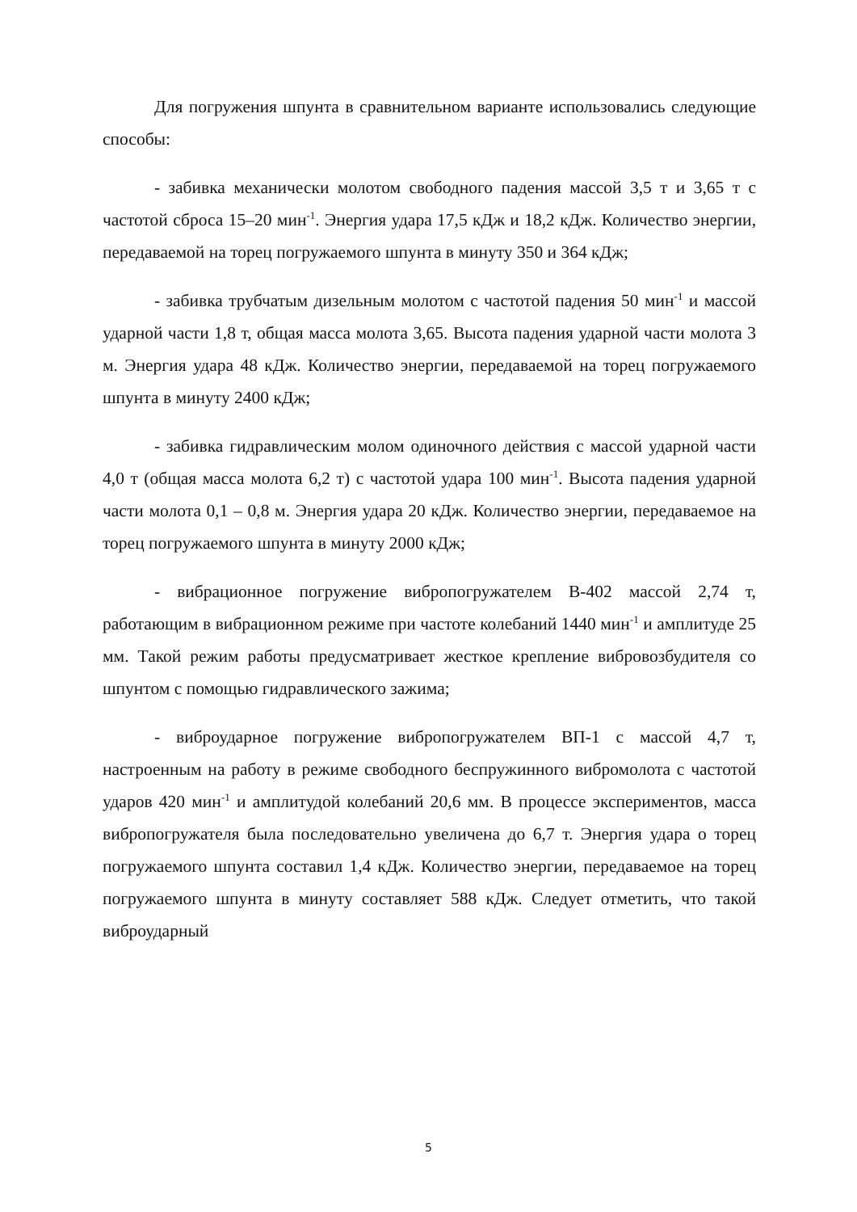Для погружения шпунта в сравнительном варианте использовались следующие способы:
- забивка механически молотом свободного падения массой 3,5 т и 3,65 т с частотой сброса 15–20 мин<sup>-1</sup>. Энергия удара 17,5 кДж и 18,2 кДж. Количество энергии, передаваемой на торец погружаемого шпунта в минуту 350 и 364 кДж;
- забивка трубчатым дизельным молотом с частотой падения 50 мин<sup>-1</sup> и массой ударной части 1,8 т, общая масса молота 3,65. Высота падения ударной части молота 3 м. Энергия удара 48 кДж. Количество энергии, передаваемой на торец погружаемого шпунта в минуту 2400 кДж;
- забивка гидравлическим молом одиночного действия с массой ударной части 4,0 т (общая масса молота 6,2 т) с частотой удара 100 мин<sup>-1</sup>. Высота падения ударной части молота 0,1 – 0,8 м. Энергия удара 20 кДж. Количество энергии, передаваемое на торец погружаемого шпунта в минуту 2000 кДж;
- вибрационное погружение вибропогружателем В-402 массой 2,74 т, работающим в вибрационном режиме при частоте колебаний 1440 мин<sup>-1</sup> и амплитуде 25 мм. Такой режим работы предусматривает жесткое крепление вибровозбудителя со шпунтом с помощью гидравлического зажима;
- виброударное погружение вибропогружателем ВП-1 с массой 4,7 т, настроенным на работу в режиме свободного беспружинного вибромолота с частотой ударов 420 мин<sup>-1</sup> и амплитудой колебаний 20,6 мм. В процессе экспериментов, масса вибропогружателя была последовательно увеличена до 6,7 т. Энергия удара о торец погружаемого шпунта составил 1,4 кДж. Количество энергии, передаваемое на торец погружаемого шпунта в минуту составляет 588 кДж. Следует отметить, что такой виброударный
5